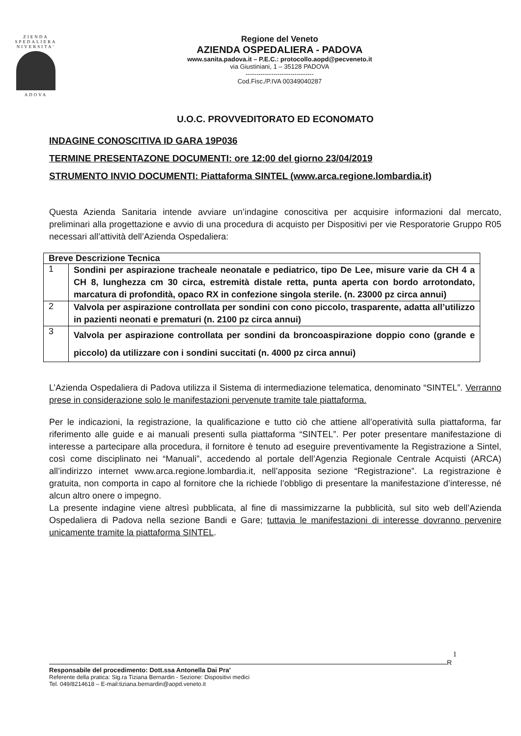ZIENDA
SPEDALIERA
NIVERSITA'
ADOVA
Regione del Veneto
AZIENDA OSPEDALIERA - PADOVA
www.sanita.padova.it – P.E.C.: protocollo.aopd@pecveneto.it
via Giustiniani, 1 – 35128 PADOVA
--------------------------------
Cod.Fisc./P.IVA 00349040287
U.O.C. PROVVEDITORATO ED ECONOMATO
INDAGINE CONOSCITIVA ID GARA 19P036
TERMINE PRESENTAZONE DOCUMENTI: ore 12:00 del giorno 23/04/2019
STRUMENTO INVIO DOCUMENTI: Piattaforma SINTEL (www.arca.regione.lombardia.it)
Questa Azienda Sanitaria intende avviare un’indagine conoscitiva per acquisire informazioni dal mercato, preliminari alla progettazione e avvio di una procedura di acquisto per Dispositivi per vie Resporatorie Gruppo R05 necessari all’attività dell’Azienda Ospedaliera:
| Breve Descrizione Tecnica | |
| --- | --- |
| 1 | Sondini per aspirazione tracheale neonatale e pediatrico, tipo De Lee, misure varie da CH 4 a CH 8, lunghezza cm 30 circa, estremità distale retta, punta aperta con bordo arrotondato, marcatura di profondità, opaco RX in confezione singola sterile. (n. 23000 pz circa annui) |
| 2 | Valvola per aspirazione controllata per sondini con cono piccolo, trasparente, adatta all’utilizzo in pazienti neonati e prematuri (n. 2100 pz circa annui) |
| 3 | Valvola per aspirazione controllata per sondini da broncoaspirazione doppio cono (grande e piccolo) da utilizzare con i sondini succitati (n. 4000 pz circa annui) |
L’Azienda Ospedaliera di Padova utilizza il Sistema di intermediazione telematica, denominato “SINTEL”. Verranno prese in considerazione solo le manifestazioni pervenute tramite tale piattaforma.
Per le indicazioni, la registrazione, la qualificazione e tutto ciò che attiene all’operatività sulla piattaforma, far riferimento alle guide e ai manuali presenti sulla piattaforma “SINTEL”. Per poter presentare manifestazione di interesse a partecipare alla procedura, il fornitore è tenuto ad eseguire preventivamente la Registrazione a Sintel, così come disciplinato nei “Manuali”, accedendo al portale dell’Agenzia Regionale Centrale Acquisti (ARCA) all’indirizzo internet www.arca.regione.lombardia.it, nell’apposita sezione “Registrazione”. La registrazione è gratuita, non comporta in capo al fornitore che la richiede l’obbligo di presentare la manifestazione d’interesse, né alcun altro onere o impegno.
La presente indagine viene altresì pubblicata, al fine di massimizzarne la pubblicità, sul sito web dell’Azienda Ospedaliera di Padova nella sezione Bandi e Gare; tuttavia le manifestazioni di interesse dovranno pervenire unicamente tramite la piattaforma SINTEL.
1
R
Responsabile del procedimento: Dott.ssa Antonella Dai Pra’
Referente della pratica: Sig.ra Tiziana Bernardin - Sezione: Dispositivi medici
Tel. 049/8214618 – E-mail:tiziana.bernardin@aopd.veneto.it